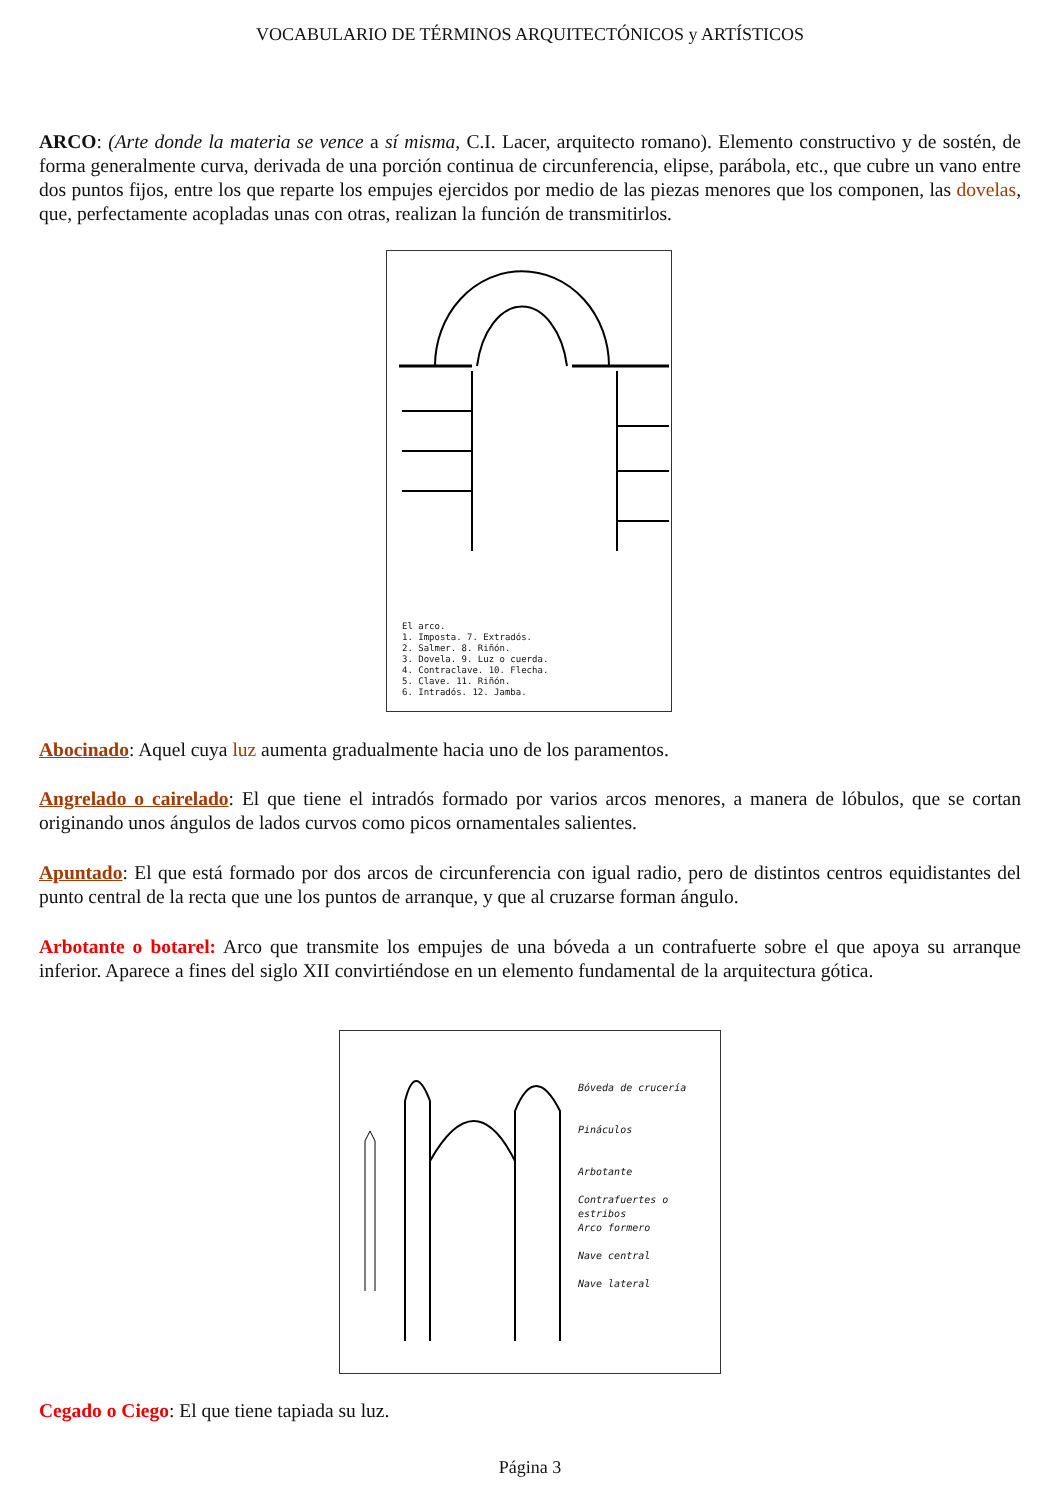VOCABULARIO DE TÉRMINOS ARQUITECTÓNICOS y ARTÍSTICOS
ARCO: (Arte donde la materia se vence a sí misma, C.I. Lacer, arquitecto romano). Elemento constructivo y de sostén, de forma generalmente curva, derivada de una porción continua de circunferencia, elipse, parábola, etc., que cubre un vano entre dos puntos fijos, entre los que reparte los empujes ejercidos por medio de las piezas menores que los componen, las dovelas, que, perfectamente acopladas unas con otras, realizan la función de transmitirlos.
El arco.
1. Imposta. 7. Extradós.
2. Salmer. 8. Riñón.
3. Dovela. 9. Luz o cuerda.
4. Contraclave. 10. Flecha.
5. Clave. 11. Riñón.
6. Intradós. 12. Jamba.
Abocinado: Aquel cuya luz aumenta gradualmente hacia uno de los paramentos.
Angrelado o cairelado: El que tiene el intradós formado por varios arcos menores, a manera de lóbulos, que se cortan originando unos ángulos de lados curvos como picos ornamentales salientes.
Apuntado: El que está formado por dos arcos de circunferencia con igual radio, pero de distintos centros equidistantes del punto central de la recta que une los puntos de arranque, y que al cruzarse forman ángulo.
Arbotante o botarel: Arco que transmite los empujes de una bóveda a un contrafuerte sobre el que apoya su arranque inferior. Aparece a fines del siglo XII convirtiéndose en un elemento fundamental de la arquitectura gótica.
Bóveda de crucería
Pináculos
Arbotante
Contrafuertes o estribos
Arco formero
Nave central
Nave lateral
Cegado o Ciego: El que tiene tapiada su luz.
Página 3